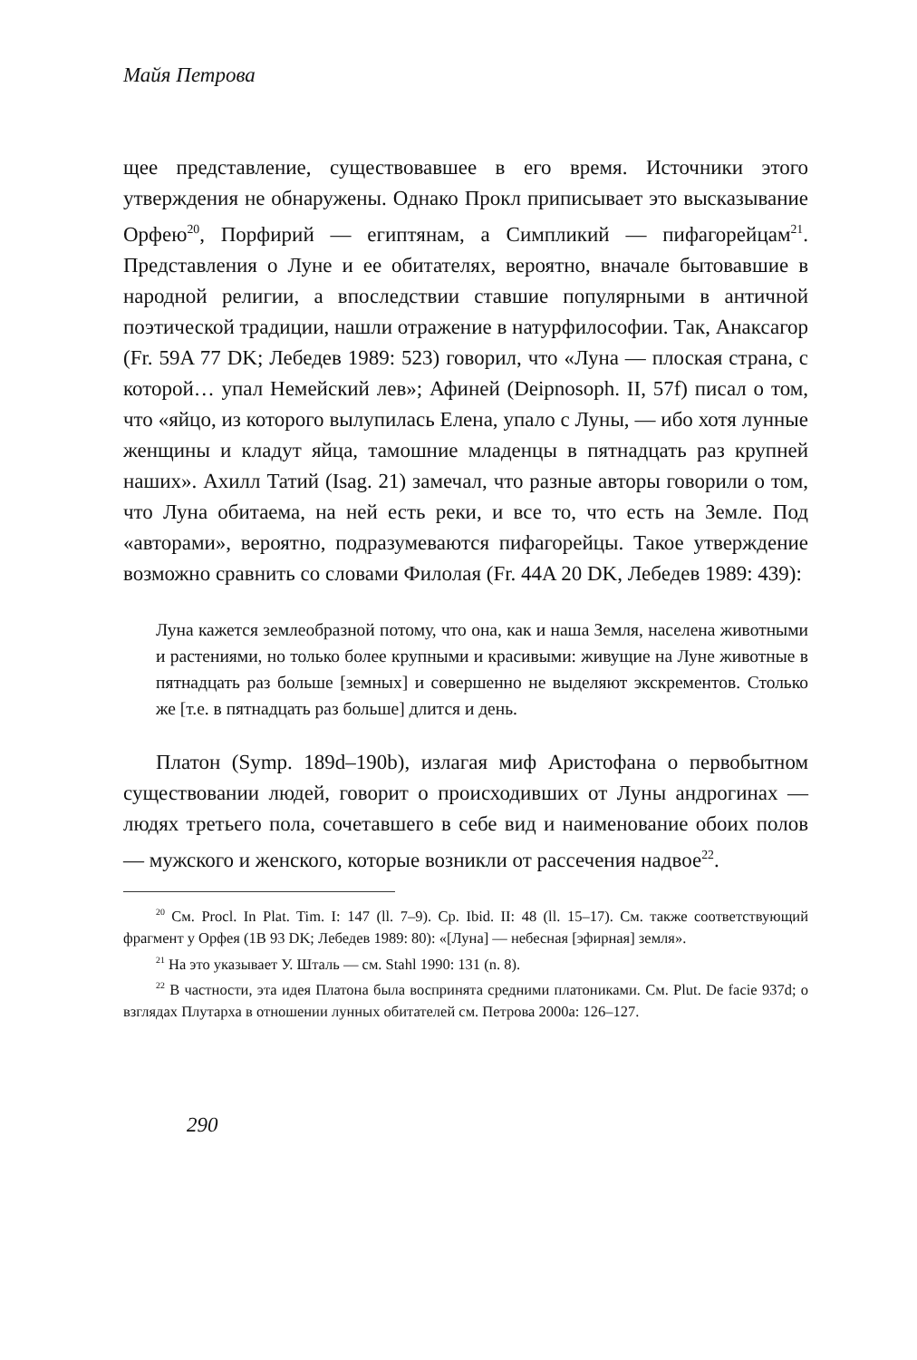Майя Петрова
щее представление, существовавшее в его время. Источники этого утверждения не обнаружены. Однако Прокл приписывает это высказывание Орфею<sup>20</sup>, Порфирий — египтянам, а Симпликий — пифагорейцам<sup>21</sup>. Представления о Луне и ее обитателях, вероятно, вначале бытовавшие в народной религии, а впоследствии ставшие популярными в античной поэтической традиции, нашли отражение в натурфилософии. Так, Анаксагор (Fr. 59A 77 DK; Лебедев 1989: 523) говорил, что «Луна — плоская страна, с которой… упал Немейский лев»; Афиней (Deipnosoph. II, 57f) писал о том, что «яйцо, из которого вылупилась Елена, упало с Луны, — ибо хотя лунные женщины и кладут яйца, тамошние младенцы в пятнадцать раз крупней наших». Ахилл Татий (Isag. 21) замечал, что разные авторы говорили о том, что Луна обитаема, на ней есть реки, и все то, что есть на Земле. Под «авторами», вероятно, подразумеваются пифагорейцы. Такое утверждение возможно сравнить со словами Филолая (Fr. 44A 20 DK, Лебедев 1989: 439):
Луна кажется землеобразной потому, что она, как и наша Земля, населена животными и растениями, но только более крупными и красивыми: живущие на Луне животные в пятнадцать раз больше [земных] и совершенно не выделяют экскрементов. Столько же [т.е. в пятнадцать раз больше] длится и день.
Платон (Symp. 189d–190b), излагая миф Аристофана о первобытном существовании людей, говорит о происходивших от Луны андрогинах — людях третьего пола, сочетавшего в себе вид и наименование обоих полов — мужского и женского, которые возникли от рассечения надвое<sup>22</sup>.
<sup>20</sup> См. Procl. In Plat. Tim. I: 147 (ll. 7–9). Ср. Ibid. II: 48 (ll. 15–17). См. также соответствующий фрагмент у Орфея (1B 93 DK; Лебедев 1989: 80): «[Луна] — небесная [эфирная] земля».
<sup>21</sup> На это указывает У. Шталь — см. Stahl 1990: 131 (n. 8).
<sup>22</sup> В частности, эта идея Платона была воспринята средними платониками. См. Plut. De facie 937d; о взглядах Плутарха в отношении лунных обитателей см. Петрова 2000a: 126–127.
290